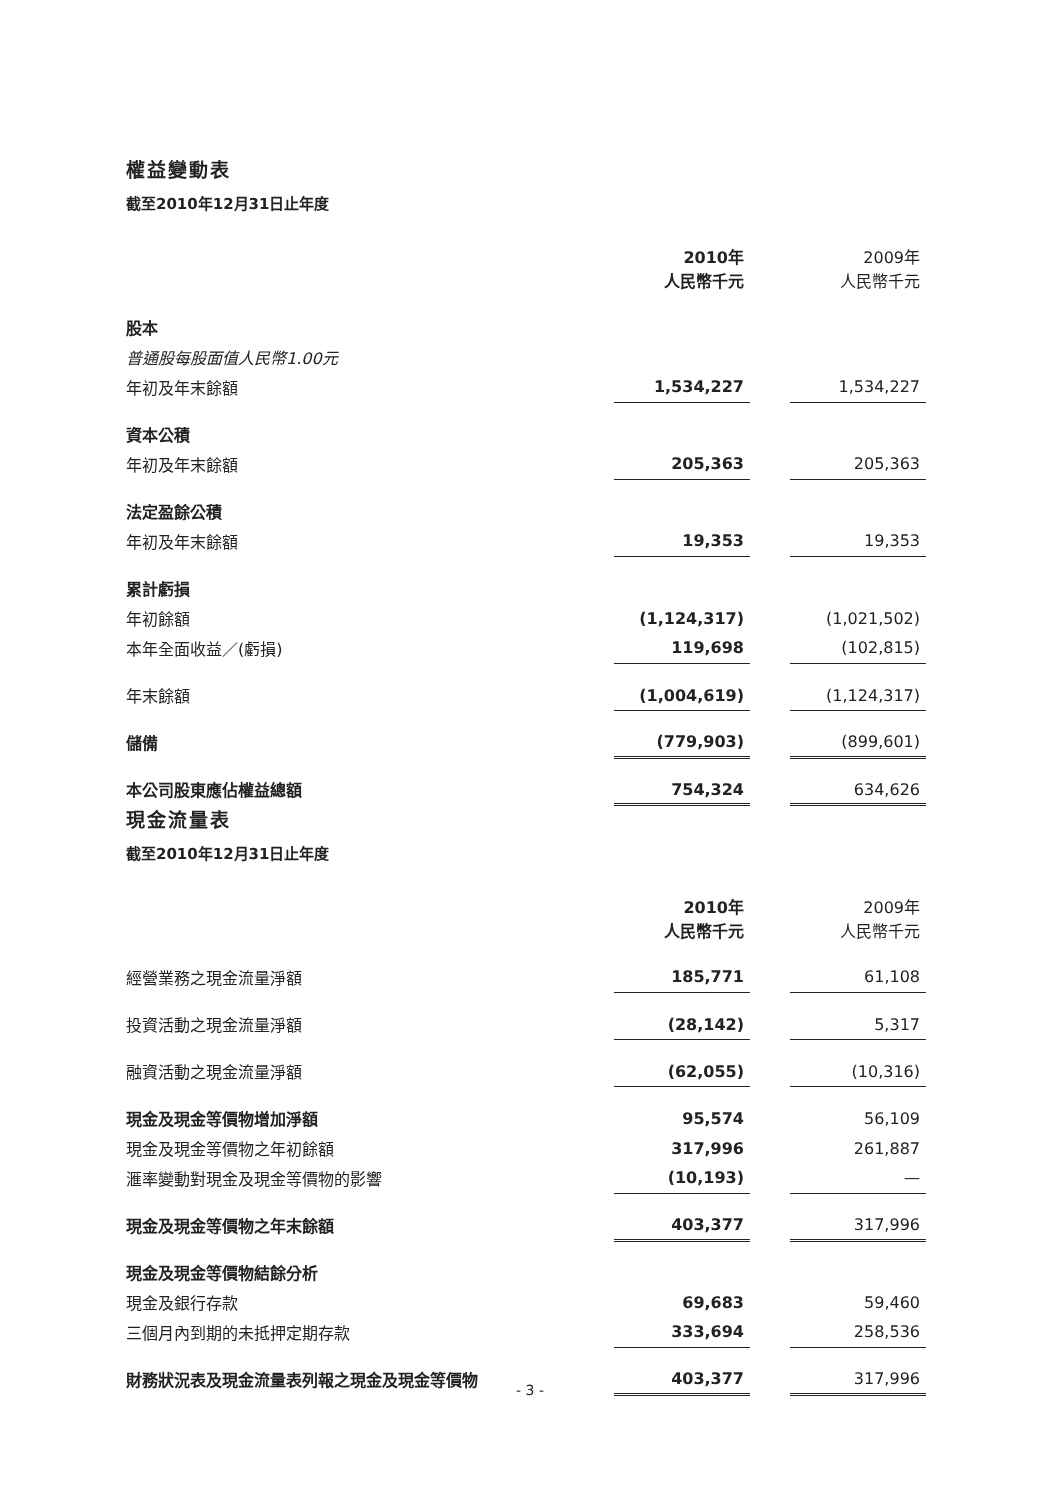權益變動表
截至2010年12月31日止年度
| | 2010年 人民幣千元 | | 2009年 人民幣千元 |
| --- | --- | --- | --- |
| 股本 | | | |
| 普通股每股面值人民幣1.00元 | | | |
| 年初及年末餘額 | 1,534,227 | | 1,534,227 |
| 資本公積 | | | |
| 年初及年末餘額 | 205,363 | | 205,363 |
| 法定盈餘公積 | | | |
| 年初及年末餘額 | 19,353 | | 19,353 |
| 累計虧損 | | | |
| 年初餘額 | (1,124,317) | | (1,021,502) |
| 本年全面收益／(虧損) | 119,698 | | (102,815) |
| 年末餘額 | (1,004,619) | | (1,124,317) |
| 儲備 | (779,903) | | (899,601) |
| 本公司股東應佔權益總額 | 754,324 | | 634,626 |
現金流量表
截至2010年12月31日止年度
| | 2010年 人民幣千元 | | 2009年 人民幣千元 |
| --- | --- | --- | --- |
| 經營業務之現金流量淨額 | 185,771 | | 61,108 |
| 投資活動之現金流量淨額 | (28,142) | | 5,317 |
| 融資活動之現金流量淨額 | (62,055) | | (10,316) |
| 現金及現金等價物增加淨額 | 95,574 | | 56,109 |
| 現金及現金等價物之年初餘額 | 317,996 | | 261,887 |
| 滙率變動對現金及現金等價物的影響 | (10,193) | | — |
| 現金及現金等價物之年末餘額 | 403,377 | | 317,996 |
| 現金及現金等價物結餘分析 | | | |
| 現金及銀行存款 | 69,683 | | 59,460 |
| 三個月內到期的未抵押定期存款 | 333,694 | | 258,536 |
| 財務狀況表及現金流量表列報之現金及現金等價物 | 403,377 | | 317,996 |
- 3 -